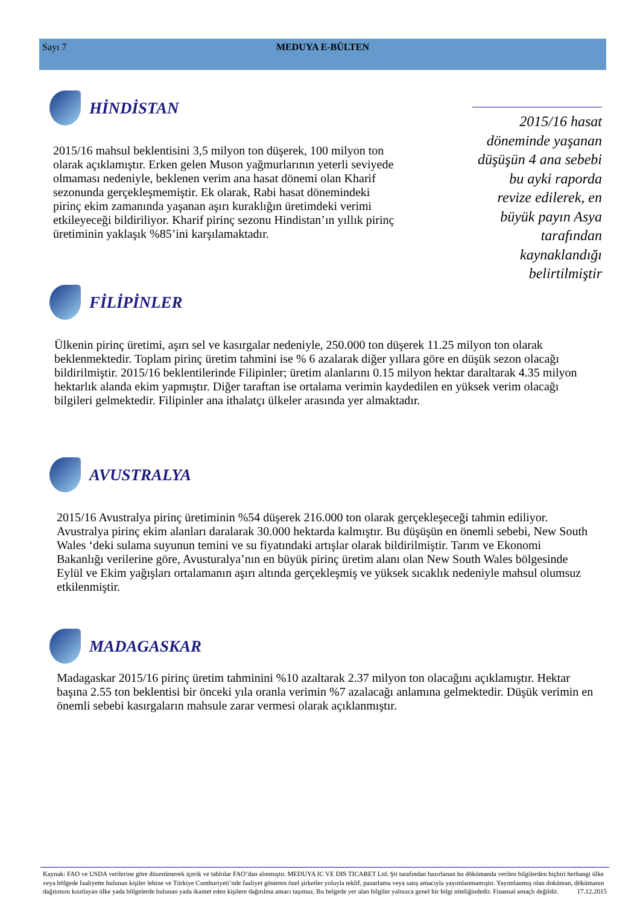Sayı 7
MEDUYA E-BÜLTEN
HİNDİSTAN
2015/16 mahsul beklentisini 3,5 milyon ton düşerek, 100 milyon ton olarak açıklamıştır. Erken gelen Muson yağmurlarının yeterli seviyede olmaması nedeniyle, beklenen verim ana hasat dönemi olan Kharif sezonunda gerçekleşmemiştir. Ek olarak, Rabi hasat dönemindeki pirinç ekim zamanında yaşanan aşırı kuraklığın üretimdeki verimi etkileyeceği bildiriliyor. Kharif pirinç sezonu Hindistan’ın yıllık pirinç üretiminin yaklaşık %85’ini karşılamaktadır.
2015/16 hasat döneminde yaşanan düşüşün 4 ana sebebi bu ayki raporda revize edilerek, en büyük payın Asya tarafından kaynaklandığı belirtilmiştir
FİLİPİNLER
Ülkenin pirinç üretimi, aşırı sel ve kasırgalar nedeniyle, 250.000 ton düşerek 11.25 milyon ton olarak beklenmektedir. Toplam pirinç üretim tahmini ise % 6 azalarak diğer yıllara göre en düşük sezon olacağı bildirilmiştir. 2015/16 beklentilerinde Filipinler; üretim alanlarını 0.15 milyon hektar daraltarak 4.35 milyon hektarlık alanda ekim yapmıştır. Diğer taraftan ise ortalama verimin kaydedilen en yüksek verim olacağı bilgileri gelmektedir. Filipinler ana ithalatçı ülkeler arasında yer almaktadır.
AVUSTRALYA
2015/16 Avustralya pirinç üretiminin %54 düşerek 216.000 ton olarak gerçekleşeceği tahmin ediliyor. Avustralya pirinç ekim alanları daralarak 30.000 hektarda kalmıştır. Bu düşüşün en önemli sebebi, New South Wales ‘deki sulama suyunun temini ve su fiyatındaki artışlar olarak bildirilmiştir. Tarım ve Ekonomi Bakanlığı verilerine göre, Avusturalya’nın en büyük pirinç üretim alanı olan New South Wales bölgesinde Eylül ve Ekim yağışları ortalamanın aşırı altında gerçekleşmiş ve yüksek sıcaklık nedeniyle mahsul olumsuz etkilenmiştir.
MADAGASKAR
Madagaskar 2015/16 pirinç üretim tahminini %10 azaltarak 2.37 milyon ton olacağını açıklamıştır. Hektar başına 2.55 ton beklentisi bir önceki yıla oranla verimin %7 azalacağı anlamına gelmektedir. Düşük verimin en önemli sebebi kasırgaların mahsule zarar vermesi olarak açıklanmıştır.
Kaynak: FAO ve USDA verilerine göre düzenlenerek içerik ve tablolar FAO’dan alınmıştır. MEDUYA IC VE DIS TICARET Ltd. Şti tarafından hazırlanan bu dökümanda verilen bilgilerden hiçbiri herhangi ülke veya bölgede faaliyette bulunan kişiler lehine ve Türkiye Cumhuriyeti’nde faaliyet gösteren özel şirketler yoluyla teklif, pazarlama veya satış amacıyla yayımlanmamıştır. Yayımlanmış olan doküman, dökümanın dağıtımını kısıtlayan ülke yada bölgelerde bulunan yada ikamet eden kişilere dağıtılma amacı taşımaz. Bu belgede yer alan bilgiler yalnızca genel bir bilgi niteliğindedir. Finansal amaçlı değildir. 17.12.2015